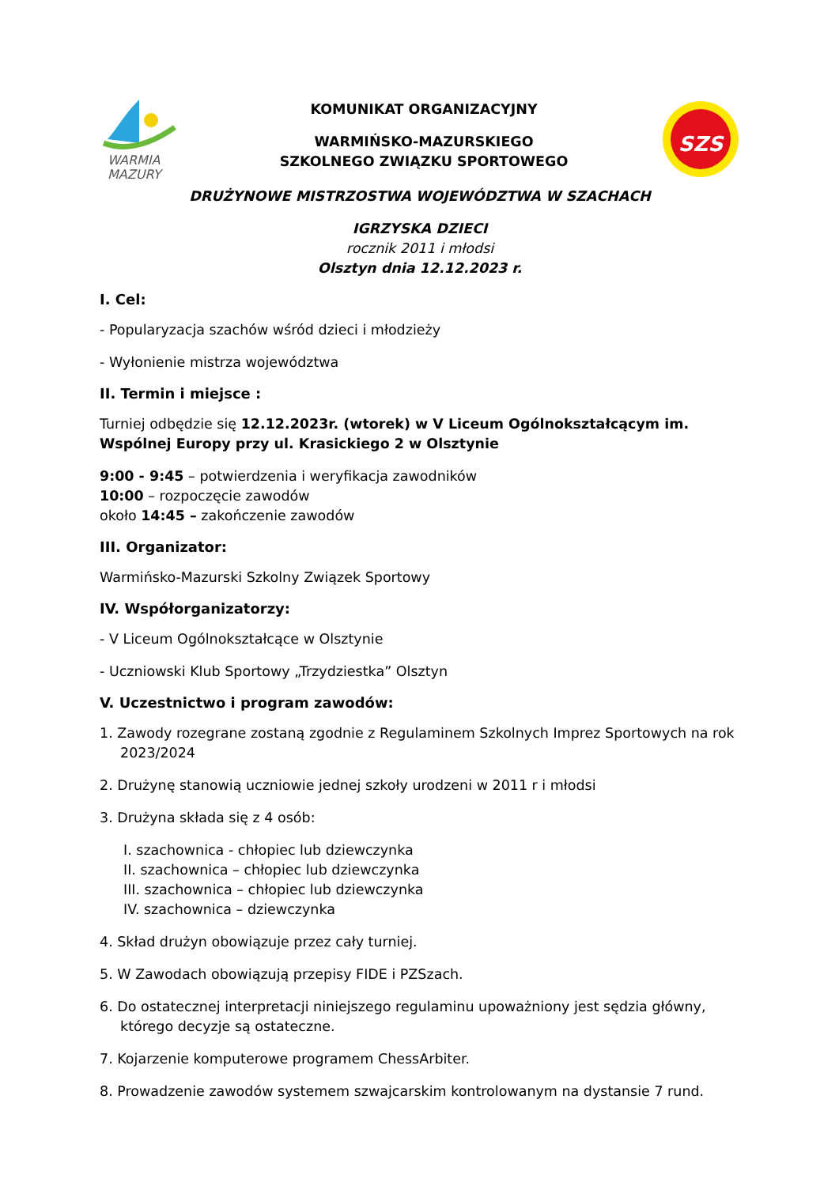WARMIA
MAZURY
KOMUNIKAT ORGANIZACYJNY
WARMIŃSKO-MAZURSKIEGO
SZKOLNEGO ZWIĄZKU SPORTOWEGO
SZS
DRUŻYNOWE MISTRZOSTWA WOJEWÓDZTWA W SZACHACH
IGRZYSKA DZIECI
rocznik 2011 i młodsi
Olsztyn dnia 12.12.2023 r.
I. Cel:
- Popularyzacja szachów wśród dzieci i młodzieży
- Wyłonienie mistrza województwa
II. Termin i miejsce :
Turniej odbędzie się 12.12.2023r. (wtorek) w V Liceum Ogólnokształcącym im. Wspólnej Europy przy ul. Krasickiego 2 w Olsztynie
9:00 - 9:45 – potwierdzenia i weryfikacja zawodników
10:00 – rozpoczęcie zawodów
około 14:45 – zakończenie zawodów
III. Organizator:
Warmińsko-Mazurski Szkolny Związek Sportowy
IV. Współorganizatorzy:
- V Liceum Ogólnokształcące w Olsztynie
- Uczniowski Klub Sportowy „Trzydziestka” Olsztyn
V. Uczestnictwo i program zawodów:
1. Zawody rozegrane zostaną zgodnie z Regulaminem Szkolnych Imprez Sportowych na rok 2023/2024
2. Drużynę stanowią uczniowie jednej szkoły urodzeni w 2011 r i młodsi
3. Drużyna składa się z 4 osób:
I. szachownica - chłopiec lub dziewczynka
II. szachownica – chłopiec lub dziewczynka
III. szachownica – chłopiec lub dziewczynka
IV. szachownica – dziewczynka
4. Skład drużyn obowiązuje przez cały turniej.
5. W Zawodach obowiązują przepisy FIDE i PZSzach.
6. Do ostatecznej interpretacji niniejszego regulaminu upoważniony jest sędzia główny, którego decyzje są ostateczne.
7. Kojarzenie komputerowe programem ChessArbiter.
8. Prowadzenie zawodów systemem szwajcarskim kontrolowanym na dystansie 7 rund.